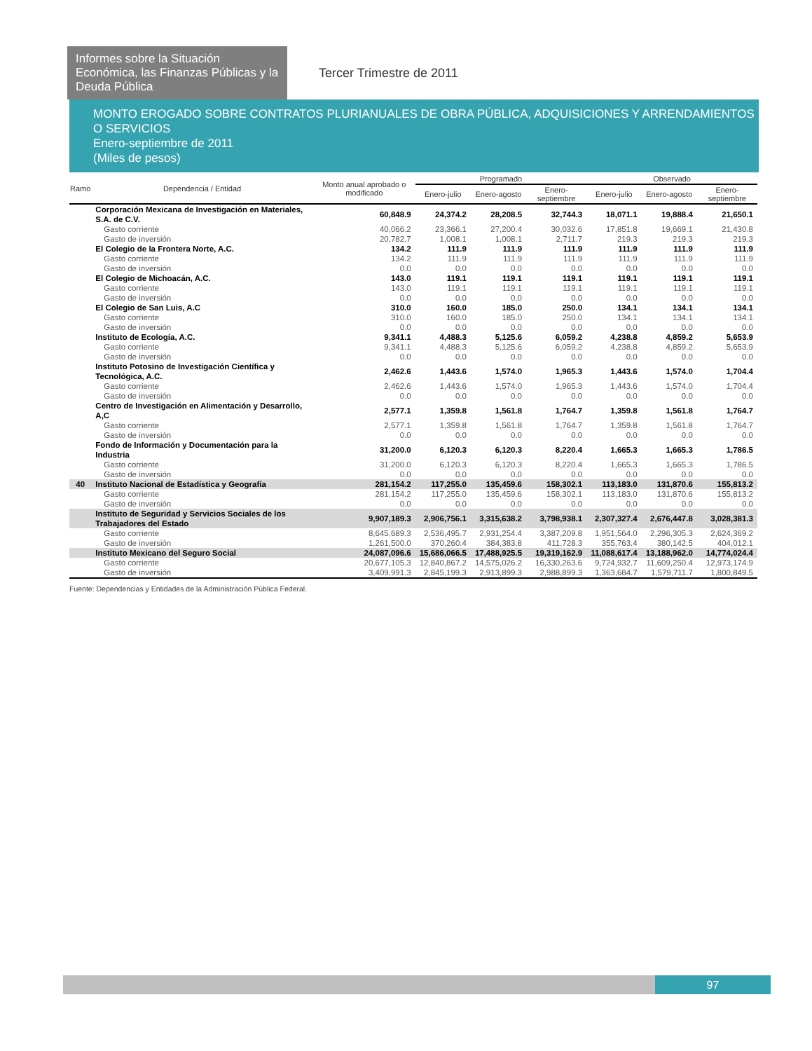Informes sobre la Situación Económica, las Finanzas Públicas y la Deuda Pública
Tercer Trimestre de 2011
MONTO EROGADO SOBRE CONTRATOS PLURIANUALES DE OBRA PÚBLICA, ADQUISICIONES Y ARRENDAMIENTOS O SERVICIOS
Enero-septiembre de 2011
(Miles de pesos)
| Ramo | Dependencia / Entidad | Monto anual aprobado o modificado | Programado | | | Observado | | |
| --- | --- | --- | --- | --- | --- | --- | --- | --- |
| | | | Enero-julio | Enero-agosto | Enero-septiembre | Enero-julio | Enero-agosto | Enero-septiembre |
| | Corporación Mexicana de Investigación en Materiales, S.A. de C.V. | 60,848.9 | 24,374.2 | 28,208.5 | 32,744.3 | 18,071.1 | 19,888.4 | 21,650.1 |
| | Gasto corriente | 40,066.2 | 23,366.1 | 27,200.4 | 30,032.6 | 17,851.8 | 19,669.1 | 21,430.8 |
| | Gasto de inversión | 20,782.7 | 1,008.1 | 1,008.1 | 2,711.7 | 219.3 | 219.3 | 219.3 |
| | El Colegio de la Frontera Norte, A.C. | 134.2 | 111.9 | 111.9 | 111.9 | 111.9 | 111.9 | 111.9 |
| | Gasto corriente | 134.2 | 111.9 | 111.9 | 111.9 | 111.9 | 111.9 | 111.9 |
| | Gasto de inversión | 0.0 | 0.0 | 0.0 | 0.0 | 0.0 | 0.0 | 0.0 |
| | El Colegio de Michoacán, A.C. | 143.0 | 119.1 | 119.1 | 119.1 | 119.1 | 119.1 | 119.1 |
| | Gasto corriente | 143.0 | 119.1 | 119.1 | 119.1 | 119.1 | 119.1 | 119.1 |
| | Gasto de inversión | 0.0 | 0.0 | 0.0 | 0.0 | 0.0 | 0.0 | 0.0 |
| | El Colegio de San Luis, A.C | 310.0 | 160.0 | 185.0 | 250.0 | 134.1 | 134.1 | 134.1 |
| | Gasto corriente | 310.0 | 160.0 | 185.0 | 250.0 | 134.1 | 134.1 | 134.1 |
| | Gasto de inversión | 0.0 | 0.0 | 0.0 | 0.0 | 0.0 | 0.0 | 0.0 |
| | Instituto de Ecología, A.C. | 9,341.1 | 4,488.3 | 5,125.6 | 6,059.2 | 4,238.8 | 4,859.2 | 5,653.9 |
| | Gasto corriente | 9,341.1 | 4,488.3 | 5,125.6 | 6,059.2 | 4,238.8 | 4,859.2 | 5,653.9 |
| | Gasto de inversión | 0.0 | 0.0 | 0.0 | 0.0 | 0.0 | 0.0 | 0.0 |
| | Instituto Potosino de Investigación Científica y Tecnológica, A.C. | 2,462.6 | 1,443.6 | 1,574.0 | 1,965.3 | 1,443.6 | 1,574.0 | 1,704.4 |
| | Gasto corriente | 2,462.6 | 1,443.6 | 1,574.0 | 1,965.3 | 1,443.6 | 1,574.0 | 1,704.4 |
| | Gasto de inversión | 0.0 | 0.0 | 0.0 | 0.0 | 0.0 | 0.0 | 0.0 |
| | Centro de Investigación en Alimentación y Desarrollo, A,C | 2,577.1 | 1,359.8 | 1,561.8 | 1,764.7 | 1,359.8 | 1,561.8 | 1,764.7 |
| | Gasto corriente | 2,577.1 | 1,359.8 | 1,561.8 | 1,764.7 | 1,359.8 | 1,561.8 | 1,764.7 |
| | Gasto de inversión | 0.0 | 0.0 | 0.0 | 0.0 | 0.0 | 0.0 | 0.0 |
| | Fondo de Información y Documentación para la Industria | 31,200.0 | 6,120.3 | 6,120.3 | 8,220.4 | 1,665.3 | 1,665.3 | 1,786.5 |
| | Gasto corriente | 31,200.0 | 6,120.3 | 6,120.3 | 8,220.4 | 1,665.3 | 1,665.3 | 1,786.5 |
| | Gasto de inversión | 0.0 | 0.0 | 0.0 | 0.0 | 0.0 | 0.0 | 0.0 |
| 40 | Instituto Nacional de Estadística y Geografía | 281,154.2 | 117,255.0 | 135,459.6 | 158,302.1 | 113,183.0 | 131,870.6 | 155,813.2 |
| | Gasto corriente | 281,154.2 | 117,255.0 | 135,459.6 | 158,302.1 | 113,183.0 | 131,870.6 | 155,813.2 |
| | Gasto de inversión | 0.0 | 0.0 | 0.0 | 0.0 | 0.0 | 0.0 | 0.0 |
| | Instituto de Seguridad y Servicios Sociales de los Trabajadores del Estado | 9,907,189.3 | 2,906,756.1 | 3,315,638.2 | 3,798,938.1 | 2,307,327.4 | 2,676,447.8 | 3,028,381.3 |
| | Gasto corriente | 8,645,689.3 | 2,536,495.7 | 2,931,254.4 | 3,387,209.8 | 1,951,564.0 | 2,296,305.3 | 2,624,369.2 |
| | Gasto de inversión | 1,261,500.0 | 370,260.4 | 384,383.8 | 411,728.3 | 355,763.4 | 380,142.5 | 404,012.1 |
| | Instituto Mexicano del Seguro Social | 24,087,096.6 | 15,686,066.5 | 17,488,925.5 | 19,319,162.9 | 11,088,617.4 | 13,188,962.0 | 14,774,024.4 |
| | Gasto corriente | 20,677,105.3 | 12,840,867.2 | 14,575,026.2 | 16,330,263.6 | 9,724,932.7 | 11,609,250.4 | 12,973,174.9 |
| | Gasto de inversión | 3,409,991.3 | 2,845,199.3 | 2,913,899.3 | 2,988,899.3 | 1,363,684.7 | 1,579,711.7 | 1,800,849.5 |
Fuente: Dependencias y Entidades de la Administración Pública Federal.
97